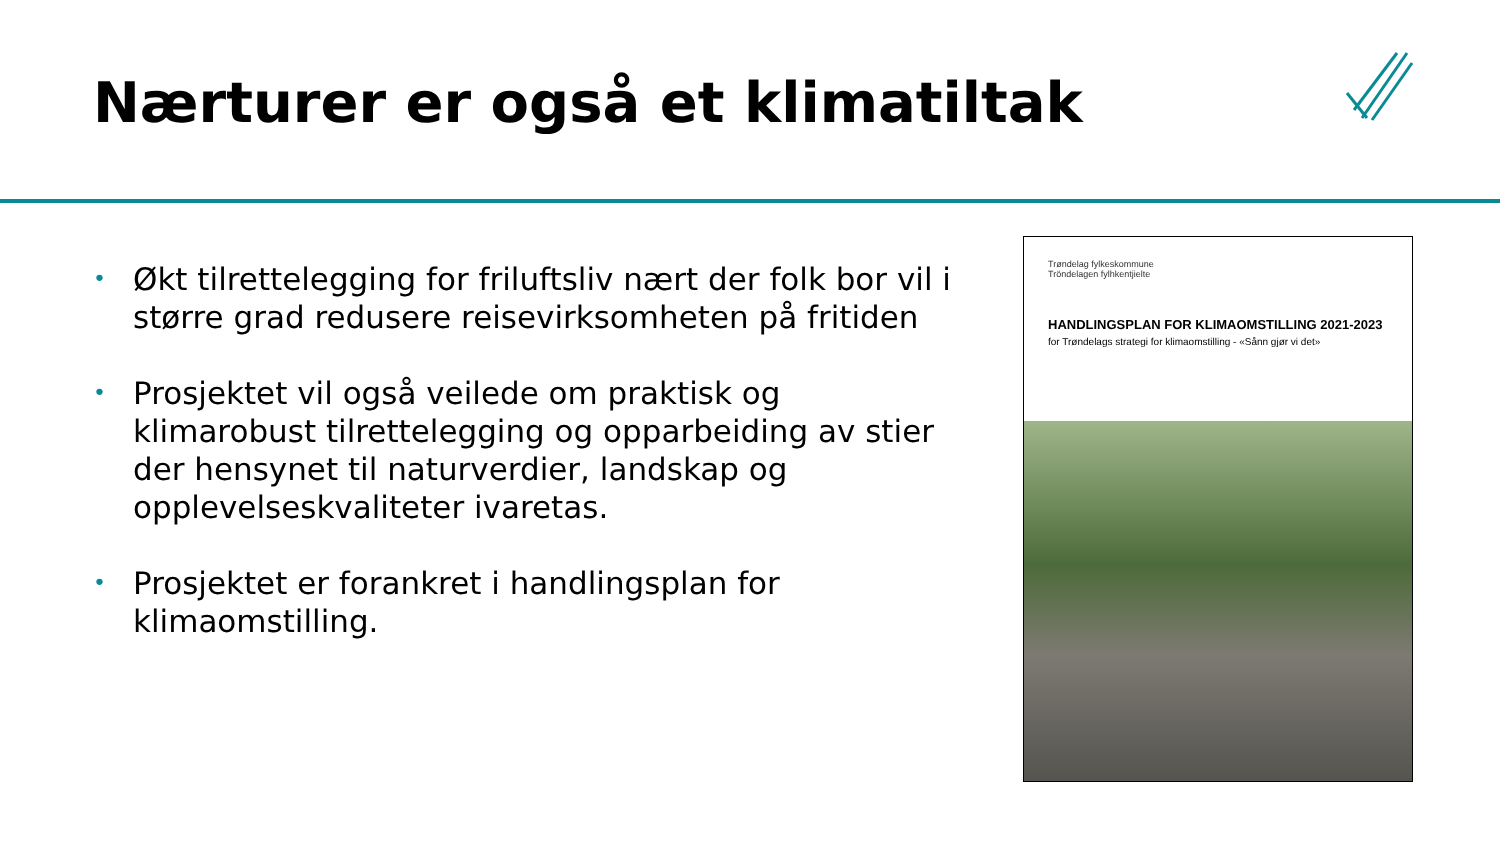Nærturer er også et klimatiltak
• Økt tilrettelegging for friluftsliv nært der folk bor vil i større grad redusere reisevirksomheten på fritiden
• Prosjektet vil også veilede om praktisk og klimarobust tilrettelegging og opparbeiding av stier der hensynet til naturverdier, landskap og opplevelseskvaliteter ivaretas.
• Prosjektet er forankret i handlingsplan for klimaomstilling.
Trøndelag fylkeskommune
Tröndelagen fylhkentjielte
HANDLINGSPLAN FOR KLIMAOMSTILLING 2021-2023
for Trøndelags strategi for klimaomstilling - «Sånn gjør vi det»